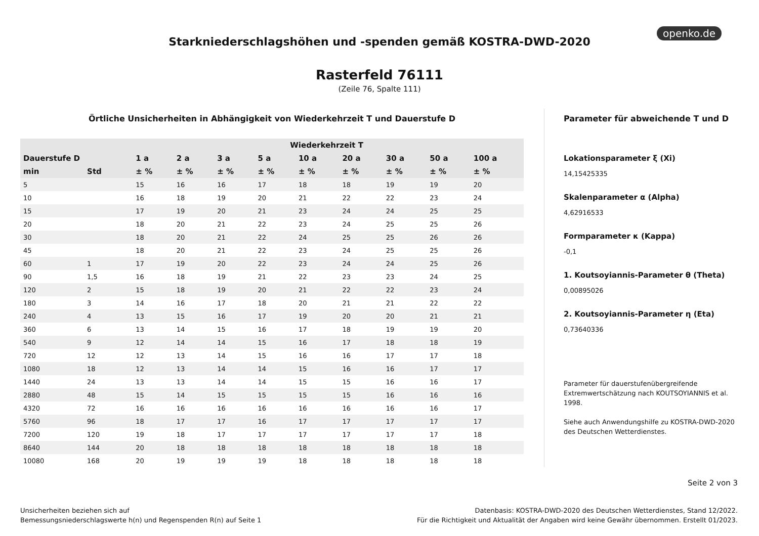openko.de
Starkniederschlagshöhen und -spenden gemäß KOSTRA-DWD-2020
Rasterfeld 76111
(Zeile 76, Spalte 111)
Örtliche Unsicherheiten in Abhängigkeit von Wiederkehrzeit T und Dauerstufe D
| | | Wiederkehrzeit T | | | | | | | | |
| --- | --- | --- | --- | --- | --- | --- | --- | --- | --- | --- |
| Dauerstufe D | | 1 a | 2 a | 3 a | 5 a | 10 a | 20 a | 30 a | 50 a | 100 a |
| min | Std | ± % | ± % | ± % | ± % | ± % | ± % | ± % | ± % | ± % |
| 5 | | 15 | 16 | 16 | 17 | 18 | 18 | 19 | 19 | 20 |
| 10 | | 16 | 18 | 19 | 20 | 21 | 22 | 22 | 23 | 24 |
| 15 | | 17 | 19 | 20 | 21 | 23 | 24 | 24 | 25 | 25 |
| 20 | | 18 | 20 | 21 | 22 | 23 | 24 | 25 | 25 | 26 |
| 30 | | 18 | 20 | 21 | 22 | 24 | 25 | 25 | 26 | 26 |
| 45 | | 18 | 20 | 21 | 22 | 23 | 24 | 25 | 25 | 26 |
| 60 | 1 | 17 | 19 | 20 | 22 | 23 | 24 | 24 | 25 | 26 |
| 90 | 1,5 | 16 | 18 | 19 | 21 | 22 | 23 | 23 | 24 | 25 |
| 120 | 2 | 15 | 18 | 19 | 20 | 21 | 22 | 22 | 23 | 24 |
| 180 | 3 | 14 | 16 | 17 | 18 | 20 | 21 | 21 | 22 | 22 |
| 240 | 4 | 13 | 15 | 16 | 17 | 19 | 20 | 20 | 21 | 21 |
| 360 | 6 | 13 | 14 | 15 | 16 | 17 | 18 | 19 | 19 | 20 |
| 540 | 9 | 12 | 14 | 14 | 15 | 16 | 17 | 18 | 18 | 19 |
| 720 | 12 | 12 | 13 | 14 | 15 | 16 | 16 | 17 | 17 | 18 |
| 1080 | 18 | 12 | 13 | 14 | 14 | 15 | 16 | 16 | 17 | 17 |
| 1440 | 24 | 13 | 13 | 14 | 14 | 15 | 15 | 16 | 16 | 17 |
| 2880 | 48 | 15 | 14 | 15 | 15 | 15 | 15 | 16 | 16 | 16 |
| 4320 | 72 | 16 | 16 | 16 | 16 | 16 | 16 | 16 | 16 | 17 |
| 5760 | 96 | 18 | 17 | 17 | 16 | 17 | 17 | 17 | 17 | 17 |
| 7200 | 120 | 19 | 18 | 17 | 17 | 17 | 17 | 17 | 17 | 18 |
| 8640 | 144 | 20 | 18 | 18 | 18 | 18 | 18 | 18 | 18 | 18 |
| 10080 | 168 | 20 | 19 | 19 | 19 | 18 | 18 | 18 | 18 | 18 |
Parameter für abweichende T und D
Lokationsparameter ξ (Xi)
14,15425335
Skalenparameter α (Alpha)
4,62916533
Formparameter κ (Kappa)
-0,1
1. Koutsoyiannis-Parameter θ (Theta)
0,00895026
2. Koutsoyiannis-Parameter η (Eta)
0,73640336
Parameter für dauerstufenübergreifende Extremwertschätzung nach KOUTSOYIANNIS et al. 1998.
Siehe auch Anwendungshilfe zu KOSTRA-DWD-2020 des Deutschen Wetterdienstes.
Seite 2 von 3
Unsicherheiten beziehen sich auf
Bemessungsniederschlagswerte h(n) und Regenspenden R(n) auf Seite 1
Datenbasis: KOSTRA-DWD-2020 des Deutschen Wetterdienstes, Stand 12/2022.
Für die Richtigkeit und Aktualität der Angaben wird keine Gewähr übernommen. Erstellt 01/2023.